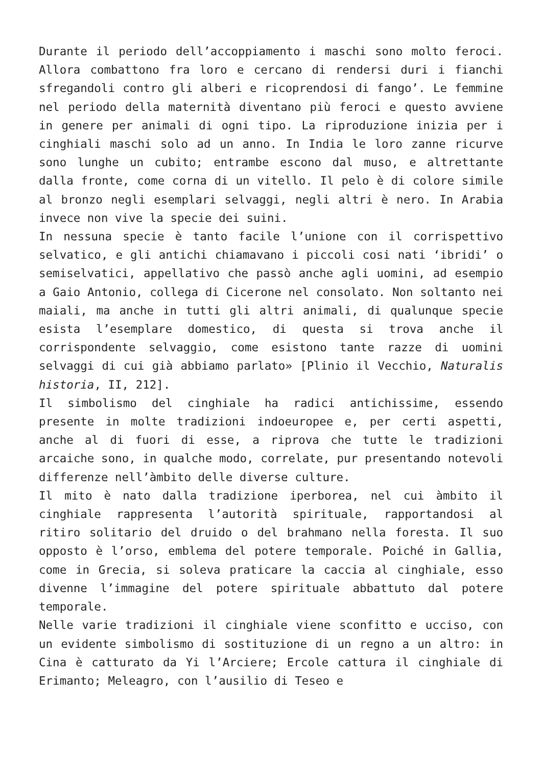Durante il periodo dell’accoppiamento i maschi sono molto feroci. Allora combattono fra loro e cercano di rendersi duri i fianchi sfregandoli contro gli alberi e ricoprendosi di fango’. Le femmine nel periodo della maternità diventano più feroci e questo avviene in genere per animali di ogni tipo. La riproduzione inizia per i cinghiali maschi solo ad un anno. In India le loro zanne ricurve sono lunghe un cubito; entrambe escono dal muso, e altrettante dalla fronte, come corna di un vitello. Il pelo è di colore simile al bronzo negli esemplari selvaggi, negli altri è nero. In Arabia invece non vive la specie dei suini.
In nessuna specie è tanto facile l’unione con il corrispettivo selvatico, e gli antichi chiamavano i piccoli cosi nati ‘ibridi’ o semiselvatici, appellativo che passò anche agli uomini, ad esempio a Gaio Antonio, collega di Cicerone nel consolato. Non soltanto nei maiali, ma anche in tutti gli altri animali, di qualunque specie esista l’esemplare domestico, di questa si trova anche il corrispondente selvaggio, come esistono tante razze di uomini selvaggi di cui già abbiamo parlato» [Plinio il Vecchio, Naturalis historia, II, 212].
Il simbolismo del cinghiale ha radici antichissime, essendo presente in molte tradizioni indoeuropee e, per certi aspetti, anche al di fuori di esse, a riprova che tutte le tradizioni arcaiche sono, in qualche modo, correlate, pur presentando notevoli differenze nell’àmbito delle diverse culture.
Il mito è nato dalla tradizione iperborea, nel cui àmbito il cinghiale rappresenta l’autorità spirituale, rapportandosi al ritiro solitario del druido o del brahmano nella foresta. Il suo opposto è l’orso, emblema del potere temporale. Poiché in Gallia, come in Grecia, si soleva praticare la caccia al cinghiale, esso divenne l’immagine del potere spirituale abbattuto dal potere temporale.
Nelle varie tradizioni il cinghiale viene sconfitto e ucciso, con un evidente simbolismo di sostituzione di un regno a un altro: in Cina è catturato da Yi l’Arciere; Ercole cattura il cinghiale di Erimanto; Meleagro, con l’ausilio di Teseo e